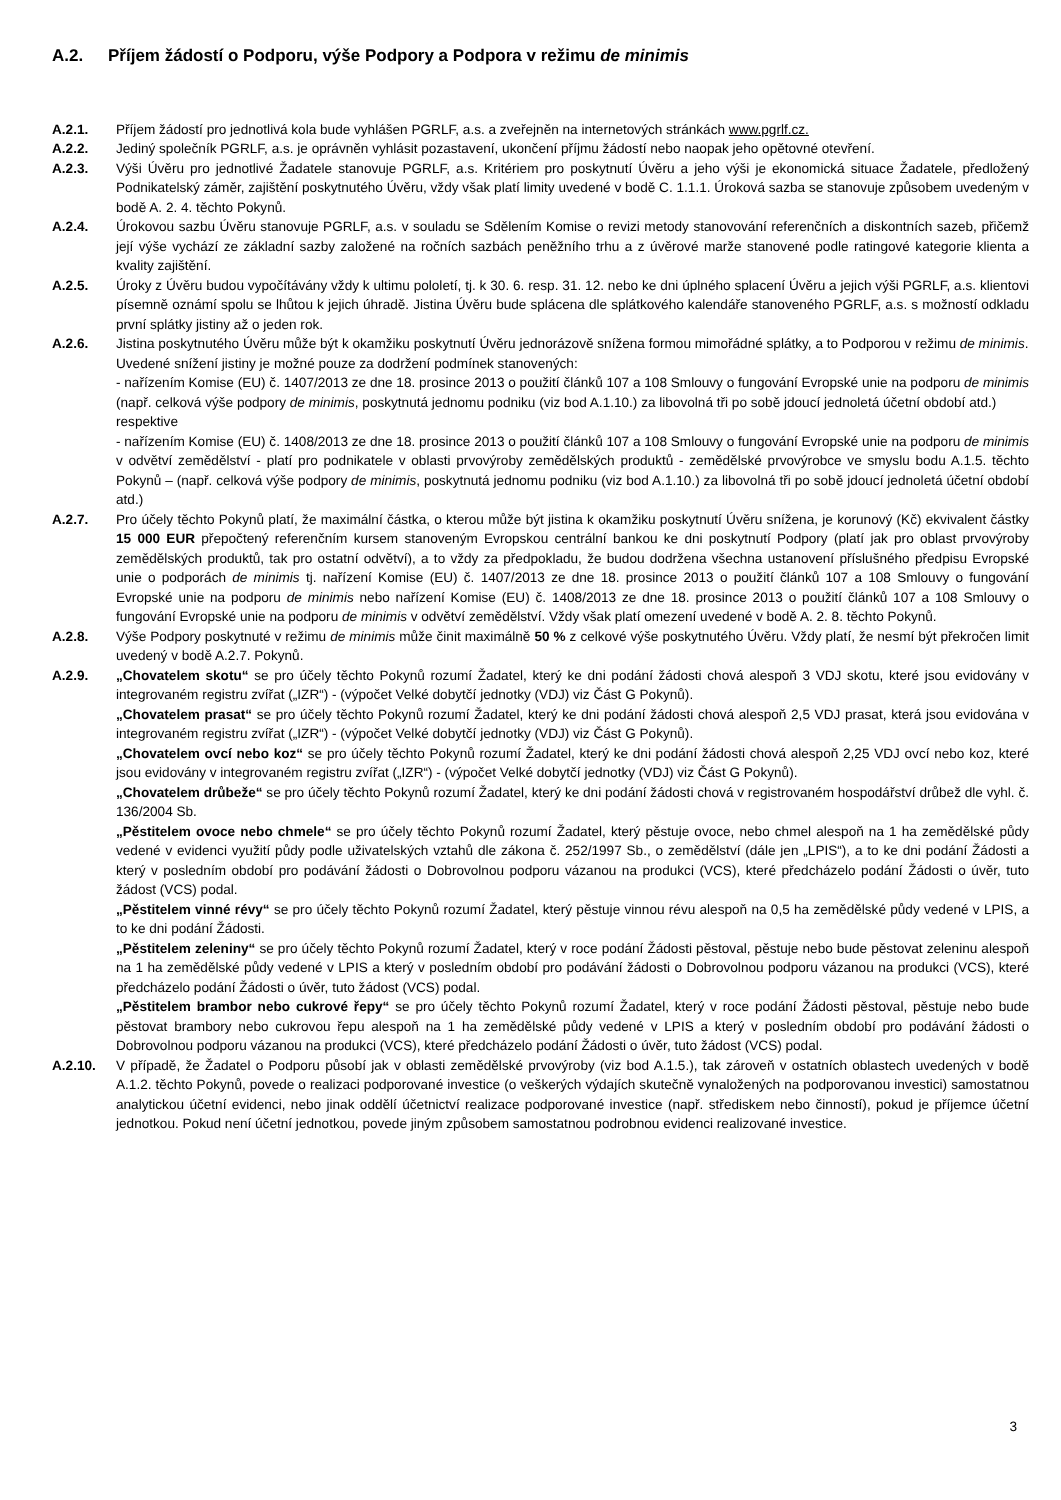A.2. Příjem žádostí o Podporu, výše Podpory a Podpora v režimu de minimis
A.2.1. Příjem žádostí pro jednotlivá kola bude vyhlášen PGRLF, a.s. a zveřejněn na internetových stránkách www.pgrlf.cz.
A.2.2. Jediný společník PGRLF, a.s. je oprávněn vyhlásit pozastavení, ukončení příjmu žádostí nebo naopak jeho opětovné otevření.
A.2.3. Výši Úvěru pro jednotlivé Žadatele stanovuje PGRLF, a.s. Kritériem pro poskytnutí Úvěru a jeho výši je ekonomická situace Žadatele, předložený Podnikatelský záměr, zajištění poskytnutého Úvěru, vždy však platí limity uvedené v bodě C. 1.1.1. Úroková sazba se stanovuje způsobem uvedeným v bodě A. 2. 4. těchto Pokynů.
A.2.4. Úrokovou sazbu Úvěru stanovuje PGRLF, a.s. v souladu se Sdělením Komise o revizi metody stanovování referenčních a diskontních sazeb, přičemž její výše vychází ze základní sazby založené na ročních sazbách peněžního trhu a z úvěrové marže stanovené podle ratingové kategorie klienta a kvality zajištění.
A.2.5. Úroky z Úvěru budou vypočítávány vždy k ultimu pololetí, tj. k 30. 6. resp. 31. 12. nebo ke dni úplného splacení Úvěru a jejich výši PGRLF, a.s. klientovi písemně oznámí spolu se lhůtou k jejich úhradě. Jistina Úvěru bude splácena dle splátkového kalendáře stanoveného PGRLF, a.s. s možností odkladu první splátky jistiny až o jeden rok.
A.2.6. Jistina poskytnutého Úvěru může být k okamžiku poskytnutí Úvěru jednorázově snížena formou mimořádné splátky, a to Podporou v režimu de minimis.
Uvedené snížení jistiny je možné pouze za dodržení podmínek stanovených:
- nařízením Komise (EU) č. 1407/2013 ze dne 18. prosince 2013 o použití článků 107 a 108 Smlouvy o fungování Evropské unie na podporu de minimis (např. celková výše podpory de minimis, poskytnutá jednomu podniku (viz bod A.1.10.) za libovolná tři po sobě jdoucí jednoletá účetní období atd.)
respektive
- nařízením Komise (EU) č. 1408/2013 ze dne 18. prosince 2013 o použití článků 107 a 108 Smlouvy o fungování Evropské unie na podporu de minimis v odvětví zemědělství - platí pro podnikatele v oblasti prvovýroby zemědělských produktů - zemědělské prvovýrobce ve smyslu bodu A.1.5. těchto Pokynů – (např. celková výše podpory de minimis, poskytnutá jednomu podniku (viz bod A.1.10.) za libovolná tři po sobě jdoucí jednoletá účetní období atd.)
A.2.7. Pro účely těchto Pokynů platí, že maximální částka, o kterou může být jistina k okamžiku poskytnutí Úvěru snížena, je korunový (Kč) ekvivalent částky 15 000 EUR přepočtený referenčním kursem stanoveným Evropskou centrální bankou ke dni poskytnutí Podpory (platí jak pro oblast prvovýroby zemědělských produktů, tak pro ostatní odvětví), a to vždy za předpokladu, že budou dodržena všechna ustanovení příslušného předpisu Evropské unie o podporách de minimis tj. nařízení Komise (EU) č. 1407/2013 ze dne 18. prosince 2013 o použití článků 107 a 108 Smlouvy o fungování Evropské unie na podporu de minimis nebo nařízení Komise (EU) č. 1408/2013 ze dne 18. prosince 2013 o použití článků 107 a 108 Smlouvy o fungování Evropské unie na podporu de minimis v odvětví zemědělství. Vždy však platí omezení uvedené v bodě A. 2. 8. těchto Pokynů.
A.2.8. Výše Podpory poskytnuté v režimu de minimis může činit maximálně 50 % z celkové výše poskytnutého Úvěru. Vždy platí, že nesmí být překročen limit uvedený v bodě A.2.7. Pokynů.
A.2.9. „Chovatelem skotu“ se pro účely těchto Pokynů rozumí Žadatel, který ke dni podání žádosti chová alespoň 3 VDJ skotu, které jsou evidovány v integrovaném registru zvířat („IZR“) - (výpočet Velké dobytčí jednotky (VDJ) viz Část G Pokynů).
„Chovatelem prasat“ se pro účely těchto Pokynů rozumí Žadatel, který ke dni podání žádosti chová alespoň 2,5 VDJ prasat, která jsou evidována v integrovaném registru zvířat („IZR“) - (výpočet Velké dobytčí jednotky (VDJ) viz Část G Pokynů).
„Chovatelem ovcí nebo koz“ se pro účely těchto Pokynů rozumí Žadatel, který ke dni podání žádosti chová alespoň 2,25 VDJ ovcí nebo koz, které jsou evidovány v integrovaném registru zvířat („IZR“) - (výpočet Velké dobytčí jednotky (VDJ) viz Část G Pokynů).
„Chovatelem drůbeže“ se pro účely těchto Pokynů rozumí Žadatel, který ke dni podání žádosti chová v registrovaném hospodářství drůbež dle vyhl. č. 136/2004 Sb.
„Pěstitelem ovoce nebo chmele“ se pro účely těchto Pokynů rozumí Žadatel, který pěstuje ovoce, nebo chmel alespoň na 1 ha zemědělské půdy vedené v evidenci využití půdy podle uživatelských vztahů dle zákona č. 252/1997 Sb., o zemědělství (dále jen „LPIS“), a to ke dni podání Žádosti a který v posledním období pro podávání žádosti o Dobrovolnou podporu vázanou na produkci (VCS), které předcházelo podání Žádosti o úvěr, tuto žádost (VCS) podal.
„Pěstitelem vinné révy“ se pro účely těchto Pokynů rozumí Žadatel, který pěstuje vinnou révu alespoň na 0,5 ha zemědělské půdy vedené v LPIS, a to ke dni podání Žádosti.
„Pěstitelem zeleniny“ se pro účely těchto Pokynů rozumí Žadatel, který v roce podání Žádosti pěstoval, pěstuje nebo bude pěstovat zeleninu alespoň na 1 ha zemědělské půdy vedené v LPIS a který v posledním období pro podávání žádosti o Dobrovolnou podporu vázanou na produkci (VCS), které předcházelo podání Žádosti o úvěr, tuto žádost (VCS) podal.
„Pěstitelem brambor nebo cukrové řepy“ se pro účely těchto Pokynů rozumí Žadatel, který v roce podání Žádosti pěstoval, pěstuje nebo bude pěstovat brambory nebo cukrovou řepu alespoň na 1 ha zemědělské půdy vedené v LPIS a který v posledním období pro podávání žádosti o Dobrovolnou podporu vázanou na produkci (VCS), které předcházelo podání Žádosti o úvěr, tuto žádost (VCS) podal.
A.2.10. V případě, že Žadatel o Podporu působí jak v oblasti zemědělské prvovýroby (viz bod A.1.5.), tak zároveň v ostatních oblastech uvedených v bodě A.1.2. těchto Pokynů, povede o realizaci podporované investice (o veškerých výdajích skutečně vynaložených na podporovanou investici) samostatnou analytickou účetní evidenci, nebo jinak oddělí účetnictví realizace podporované investice (např. střediskem nebo činností), pokud je příjemce účetní jednotkou. Pokud není účetní jednotkou, povede jiným způsobem samostatnou podrobnou evidenci realizované investice.
3